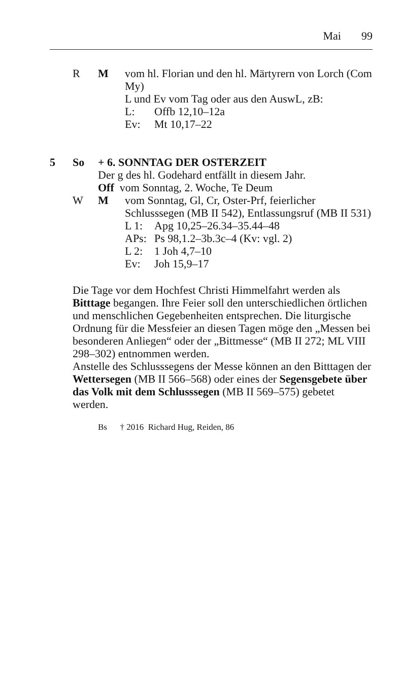Mai 99
R M vom hl. Florian und den hl. Märtyrern von Lorch (Com My)
L und Ev vom Tag oder aus den AuswL, zB:
L: Offb 12,10–12a
Ev: Mt 10,17–22
5 So + 6. SONNTAG DER OSTERZEIT
Der g des hl. Godehard entfällt in diesem Jahr.
Off vom Sonntag, 2. Woche, Te Deum
W M vom Sonntag, Gl, Cr, Oster-Prf, feierlicher Schlusssegen (MB II 542), Entlassungsruf (MB II 531)
L 1: Apg 10,25–26.34–35.44–48
APs: Ps 98,1.2–3b.3c–4 (Kv: vgl. 2)
L 2: 1 Joh 4,7–10
Ev: Joh 15,9–17
Die Tage vor dem Hochfest Christi Himmelfahrt werden als Bitttage begangen. Ihre Feier soll den unterschiedlichen örtlichen und menschlichen Gegebenheiten entsprechen. Die liturgische Ordnung für die Messfeier an diesen Tagen möge den „Messen bei besonderen Anliegen“ oder der „Bittmesse“ (MB II 272; ML VIII 298–302) entnommen werden.
Anstelle des Schlusssegens der Messe können an den Bitttagen der Wettersegen (MB II 566–568) oder eines der Segensgebete über das Volk mit dem Schlusssegen (MB II 569–575) gebetet werden.
Bs † 2016 Richard Hug, Reiden, 86